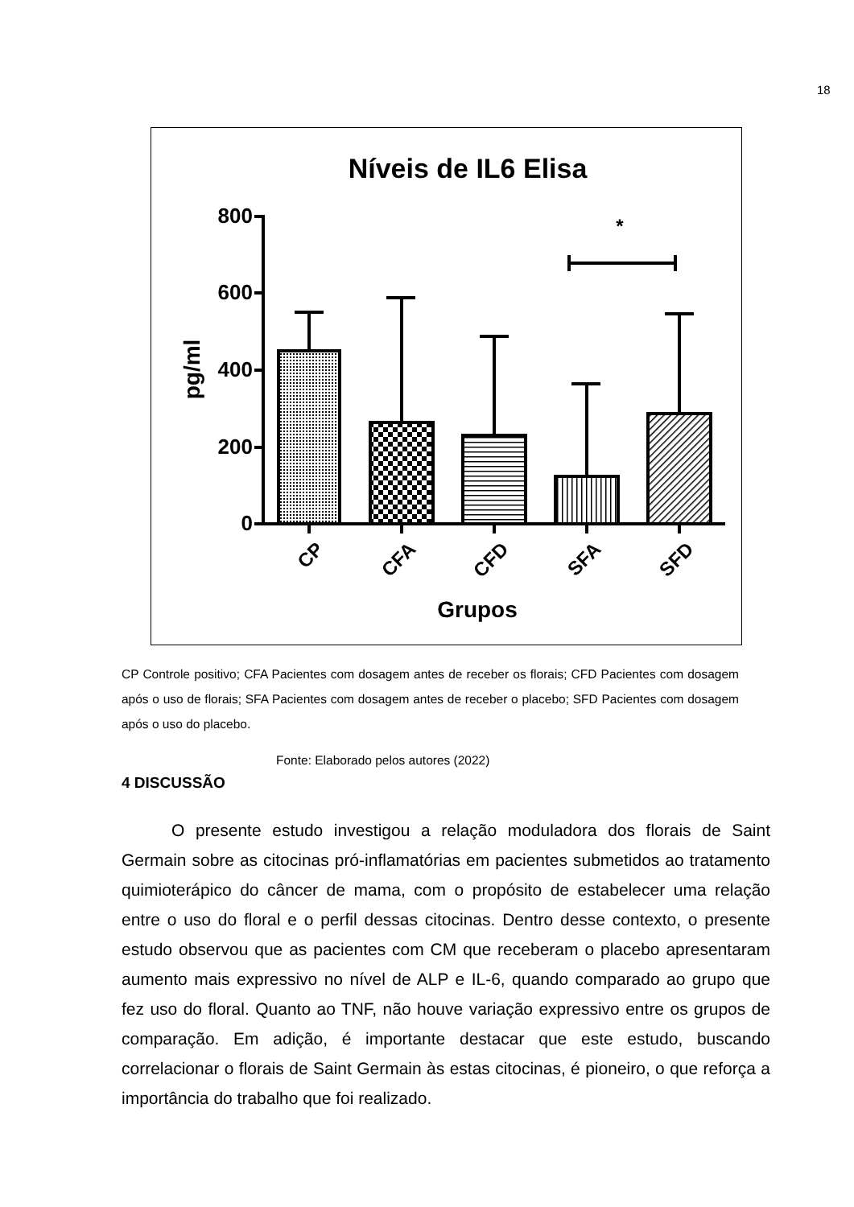18
Níveis de IL6 Elisa
800
600
400
200
0
*
pg/ml
CP
CFA
CFD
SFA
SFD
Grupos
CP Controle positivo; CFA Pacientes com dosagem antes de receber os florais; CFD Pacientes com dosagem após o uso de florais; SFA Pacientes com dosagem antes de receber o placebo; SFD Pacientes com dosagem após o uso do placebo.
Fonte: Elaborado pelos autores (2022)
4 DISCUSSÃO
O presente estudo investigou a relação moduladora dos florais de Saint Germain sobre as citocinas pró-inflamatórias em pacientes submetidos ao tratamento quimioterápico do câncer de mama, com o propósito de estabelecer uma relação entre o uso do floral e o perfil dessas citocinas. Dentro desse contexto, o presente estudo observou que as pacientes com CM que receberam o placebo apresentaram aumento mais expressivo no nível de ALP e IL-6, quando comparado ao grupo que fez uso do floral. Quanto ao TNF, não houve variação expressivo entre os grupos de comparação. Em adição, é importante destacar que este estudo, buscando correlacionar o florais de Saint Germain às estas citocinas, é pioneiro, o que reforça a importância do trabalho que foi realizado.